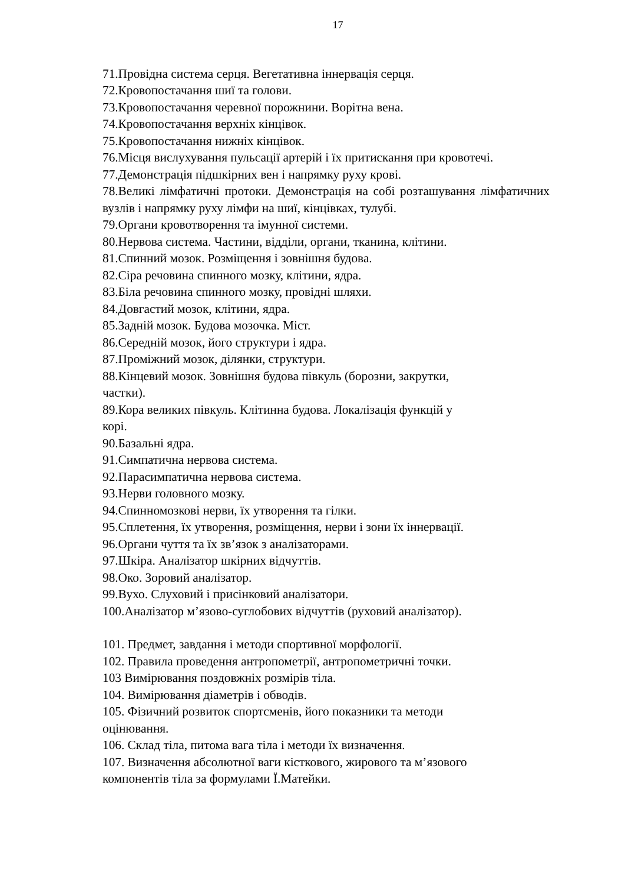17
71.Провідна система серця. Вегетативна іннервація серця.
72.Кровопостачання шиї та голови.
73.Кровопостачання черевної порожнини. Ворітна вена.
74.Кровопостачання верхніх кінцівок.
75.Кровопостачання нижніх кінцівок.
76.Місця вислухування пульсації артерій і їх притискання при кровотечі.
77.Демонстрація підшкірних вен і напрямку руху крові.
78.Великі лімфатичні протоки. Демонстрація на собі розташування лімфатичних вузлів і напрямку руху лімфи на шиї, кінцівках, тулубі.
79.Органи кровотворення та імунної системи.
80.Нервова система. Частини, відділи, органи, тканина, клітини.
81.Спинний мозок. Розміщення і зовнішня будова.
82.Сіра речовина спинного мозку, клітини, ядра.
83.Біла речовина спинного мозку, провідні шляхи.
84.Довгастий мозок, клітини, ядра.
85.Задній мозок. Будова мозочка. Міст.
86.Середній мозок, його структури і ядра.
87.Проміжний мозок, ділянки, структури.
88.Кінцевий мозок. Зовнішня будова півкуль (борозни, закрутки,
частки).
89.Кора великих півкуль. Клітинна будова. Локалізація функцій у
корі.
90.Базальні ядра.
91.Симпатична нервова система.
92.Парасимпатична нервова система.
93.Нерви головного мозку.
94.Спинномозкові нерви, їх утворення та гілки.
95.Сплетення, їх утворення, розміщення, нерви і зони їх іннервації.
96.Органи чуття та їх зв’язок з аналізаторами.
97.Шкіра. Аналізатор шкірних відчуттів.
98.Око. Зоровий аналізатор.
99.Вухо. Слуховий і присінковий аналізатори.
100.Аналізатор м’язово-суглобових відчуттів (руховий аналізатор).
101. Предмет, завдання і методи спортивної морфології.
102. Правила проведення антропометрії, антропометричні точки.
103 Вимірювання поздовжніх розмірів тіла.
104. Вимірювання діаметрів і обводів.
105. Фізичний розвиток спортсменів, його показники та методи
оцінювання.
106. Склад тіла, питома вага тіла і методи їх визначення.
107. Визначення абсолютної ваги кісткового, жирового та м’язового
компонентів тіла за формулами Ї.Матейки.